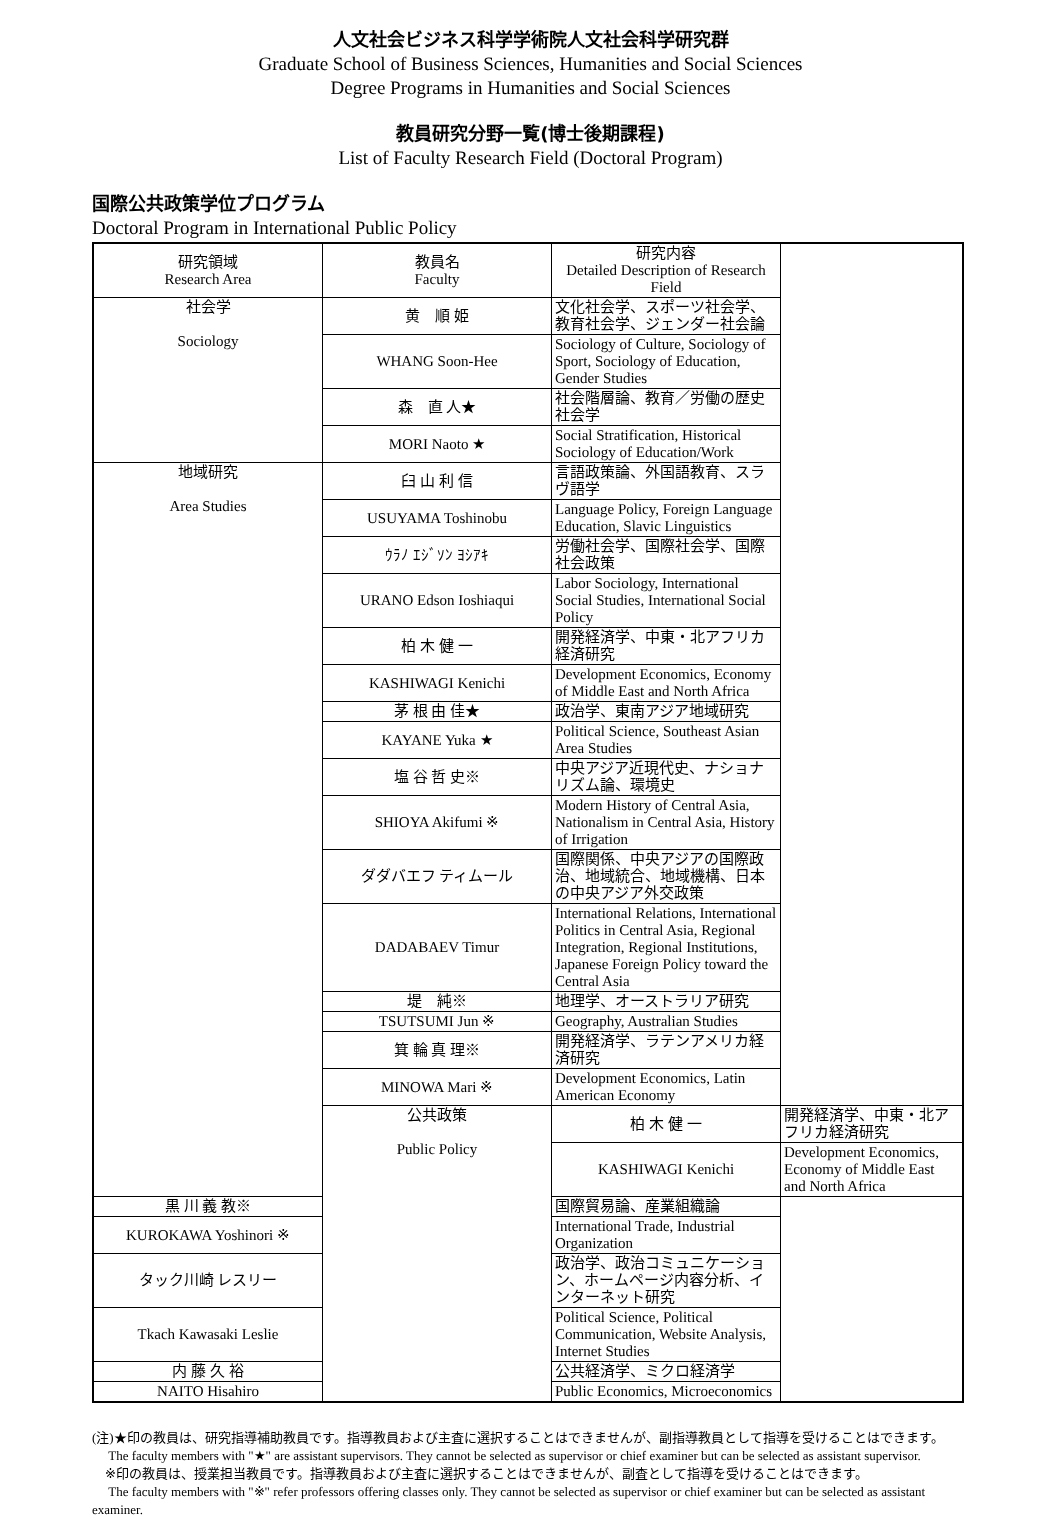人文社会ビジネス科学学術院人文社会科学研究群
Graduate School of Business Sciences, Humanities and Social Sciences
Degree Programs in Humanities and Social Sciences
教員研究分野一覧(博士後期課程)
List of Faculty Research Field (Doctoral Program)
国際公共政策学位プログラム
Doctoral Program in International Public Policy
| 研究領域 Research Area | 教員名 Faculty | 研究内容 Detailed Description of Research Field | |
| --- | --- | --- | --- |
| 社会学 Sociology | 黄 順 姫 | 文化社会学、スポーツ社会学、教育社会学、ジェンダー社会論 | |
| | WHANG Soon-Hee | Sociology of Culture, Sociology of Sport, Sociology of Education, Gender Studies | |
| | 森 直 人★ | 社会階層論、教育／労働の歴史社会学 | |
| | MORI Naoto ★ | Social Stratification, Historical Sociology of Education/Work | |
| 地域研究 Area Studies | 臼 山 利 信 | 言語政策論、外国語教育、スラヴ語学 | |
| | USUYAMA Toshinobu | Language Policy, Foreign Language Education, Slavic Linguistics | |
| | ｳﾗﾉ ｴｼﾞｿﾝ ﾖｼｱｷ | 労働社会学、国際社会学、国際社会政策 | |
| | URANO Edson Ioshiaqui | Labor Sociology, International Social Studies, International Social Policy | |
| | 柏 木 健 一 | 開発経済学、中東・北アフリカ経済研究 | |
| | KASHIWAGI Kenichi | Development Economics, Economy of Middle East and North Africa | |
| | 茅 根 由 佳★ | 政治学、東南アジア地域研究 | |
| | KAYANE Yuka ★ | Political Science, Southeast Asian Area Studies | |
| | 塩 谷 哲 史※ | 中央アジア近現代史、ナショナリズム論、環境史 | |
| | SHIOYA Akifumi ※ | Modern History of Central Asia, Nationalism in Central Asia, History of Irrigation | |
| | ダダバエフ ティムール | 国際関係、中央アジアの国際政治、地域統合、地域機構、日本の中央アジア外交政策 | |
| | DADABAEV Timur | International Relations, International Politics in Central Asia, Regional Integration, Regional Institutions, Japanese Foreign Policy toward the Central Asia | |
| | 堤 純※ | 地理学、オーストラリア研究 | |
| | TSUTSUMI Jun ※ | Geography, Australian Studies | |
| | 箕 輪 真 理※ | 開発経済学、ラテンアメリカ経済研究 | |
| | MINOWA Mari ※ | Development Economics, Latin American Economy | |
| | 公共政策 Public Policy | 柏 木 健 一 | 開発経済学、中東・北アフリカ経済研究 |
| | | KASHIWAGI Kenichi | Development Economics, Economy of Middle East and North Africa |
| 黒 川 義 教※ | | 国際貿易論、産業組織論 | |
| KUROKAWA Yoshinori ※ | | International Trade, Industrial Organization | |
| タック川崎 レスリー | | 政治学、政治コミュニケーション、ホームページ内容分析、インターネット研究 | |
| Tkach Kawasaki Leslie | | Political Science, Political Communication, Website Analysis, Internet Studies | |
| 内 藤 久 裕 | | 公共経済学、ミクロ経済学 | |
| NAITO Hisahiro | | Public Economics, Microeconomics | |
(注)★印の教員は、研究指導補助教員です。指導教員および主査に選択することはできませんが、副指導教員として指導を受けることはできます。
The faculty members with "★" are assistant supervisors. They cannot be selected as supervisor or chief examiner but can be selected as assistant supervisor.
※印の教員は、授業担当教員です。指導教員および主査に選択することはできませんが、副査として指導を受けることはできます。
The faculty members with "※" refer professors offering classes only. They cannot be selected as supervisor or chief examiner but can be selected as assistant examiner.